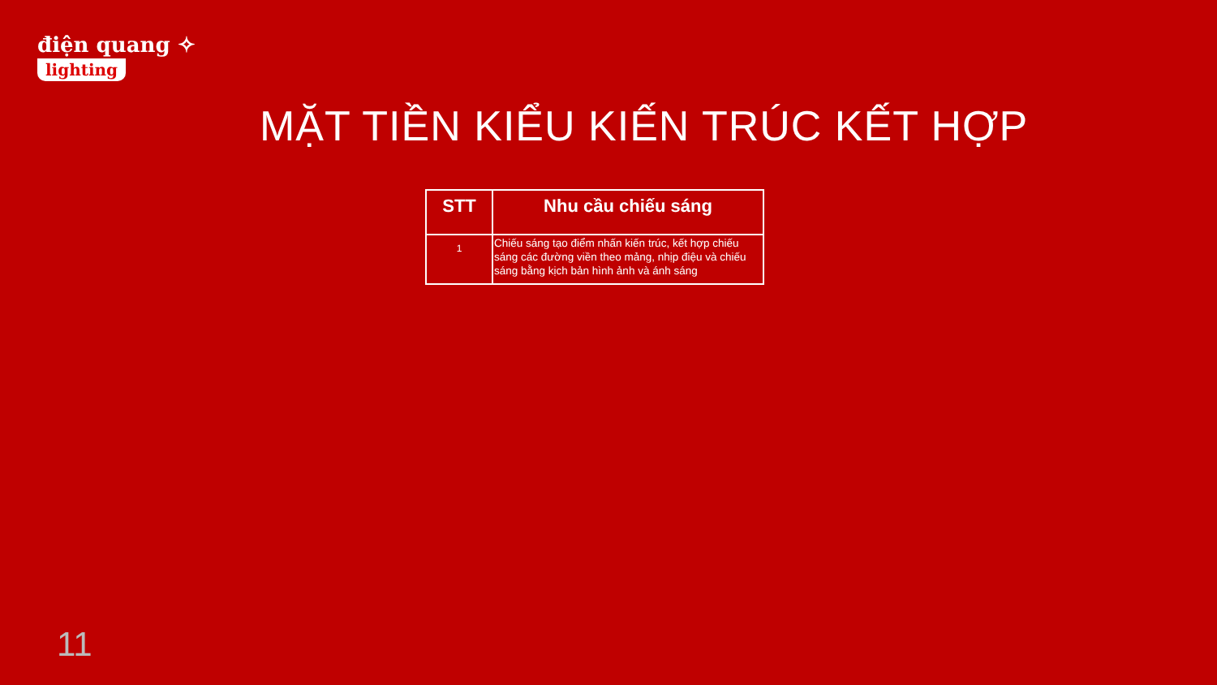điện quang ✧
lighting
MẶT TIỀN KIỂU KIẾN TRÚC KẾT HỢP
| STT | Nhu cầu chiếu sáng |
| --- | --- |
| 1 | Chiếu sáng tạo điểm nhấn kiến trúc, kết hợp chiếu sáng các đường viền theo mảng, nhịp điệu và chiếu sáng bằng kịch bản hình ảnh và ánh sáng |
11